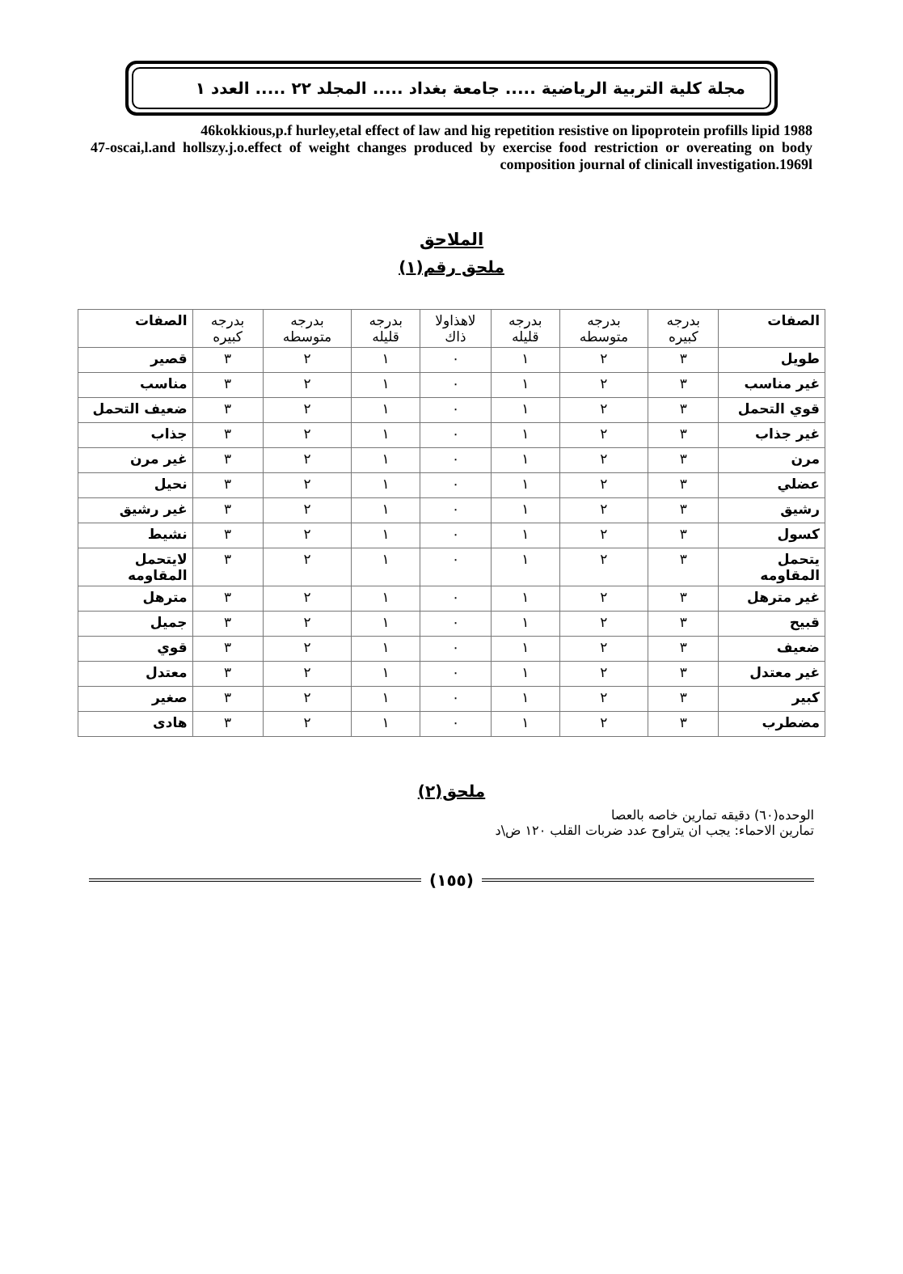مجلة كلية التربية الرياضية ..... جامعة بغداد ..... المجلد ٢٢ ..... العدد ١
46kokkious,p.f hurley,etal effect of law and hig repetition resistive on lipoprotein profills lipid 1988
47-oscai,l.and hollszy.j.o.effect of weight changes produced by exercise food restriction or overeating on body composition journal of clinicall investigation.1969l
الملاحق
ملحق رقم(١)
| الصفات | بدرجه كبيره | بدرجه متوسطه | بدرجه قليله | لاهذاولا ذاك | بدرجه قليله | بدرجه متوسطه | بدرجه كبيره | الصفات |
| طويل | ٣ | ٢ | ١ | ٠ | ١ | ٢ | ٣ | قصير |
| غير مناسب | ٣ | ٢ | ١ | ٠ | ١ | ٢ | ٣ | مناسب |
| قوي التحمل | ٣ | ٢ | ١ | ٠ | ١ | ٢ | ٣ | ضعيف التحمل |
| غير جذاب | ٣ | ٢ | ١ | ٠ | ١ | ٢ | ٣ | جذاب |
| مرن | ٣ | ٢ | ١ | ٠ | ١ | ٢ | ٣ | غير مرن |
| عضلي | ٣ | ٢ | ١ | ٠ | ١ | ٢ | ٣ | نحيل |
| رشيق | ٣ | ٢ | ١ | ٠ | ١ | ٢ | ٣ | غير رشيق |
| كسول | ٣ | ٢ | ١ | ٠ | ١ | ٢ | ٣ | نشيط |
| يتحمل المقاومه | ٣ | ٢ | ١ | ٠ | ١ | ٢ | ٣ | لايتحمل المقاومه |
| غير مترهل | ٣ | ٢ | ١ | ٠ | ١ | ٢ | ٣ | مترهل |
| قبيح | ٣ | ٢ | ١ | ٠ | ١ | ٢ | ٣ | جميل |
| ضعيف | ٣ | ٢ | ١ | ٠ | ١ | ٢ | ٣ | قوي |
| غير معتدل | ٣ | ٢ | ١ | ٠ | ١ | ٢ | ٣ | معتدل |
| كبير | ٣ | ٢ | ١ | ٠ | ١ | ٢ | ٣ | صغير |
| مضطرب | ٣ | ٢ | ١ | ٠ | ١ | ٢ | ٣ | هادى |
ملحق(٢)
الوحده(٦٠) دقيقه تمارين خاصه بالعصا
تمارين الاحماء: يجب ان يتراوح عدد ضربات القلب ١٢٠ ض\د
(١٥٥)